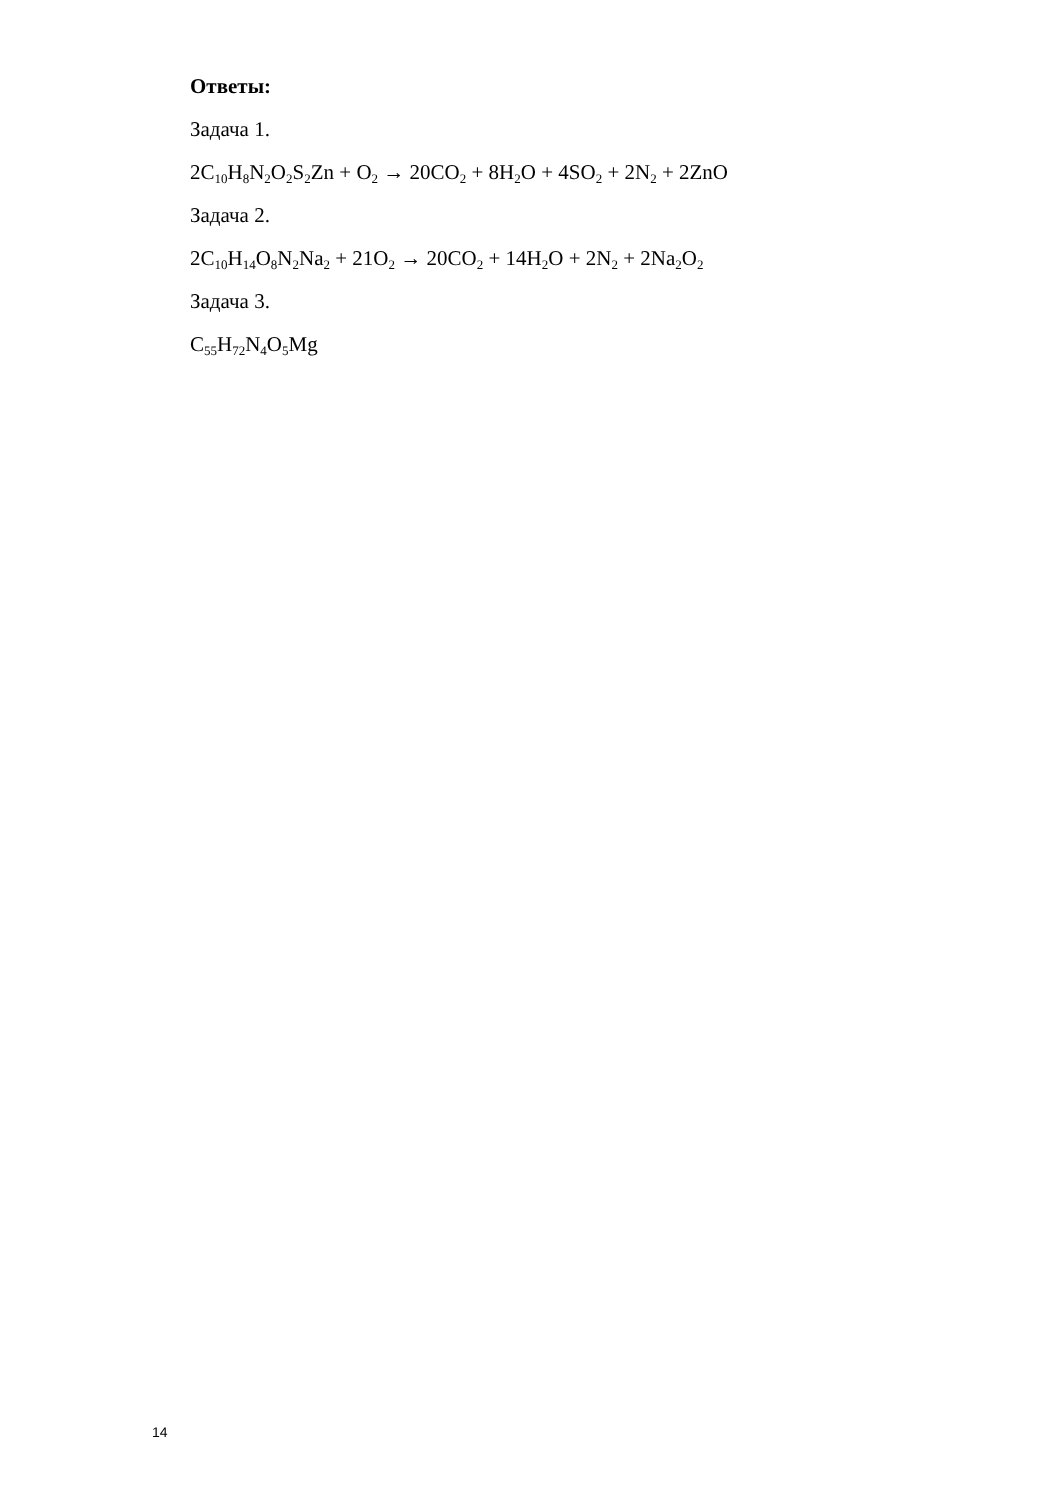Ответы:
Задача 1.
2C<sub>10</sub>H<sub>8</sub>N<sub>2</sub>O<sub>2</sub>S<sub>2</sub>Zn + O<sub>2</sub> → 20CO<sub>2</sub> + 8H<sub>2</sub>O + 4SO<sub>2</sub> + 2N<sub>2</sub> + 2ZnO
Задача 2.
2C<sub>10</sub>H<sub>14</sub>O<sub>8</sub>N<sub>2</sub>Na<sub>2</sub> + 21O<sub>2</sub> → 20CO<sub>2</sub> + 14H<sub>2</sub>O + 2N<sub>2</sub> + 2Na<sub>2</sub>O<sub>2</sub>
Задача 3.
C<sub>55</sub>H<sub>72</sub>N<sub>4</sub>O<sub>5</sub>Mg
14